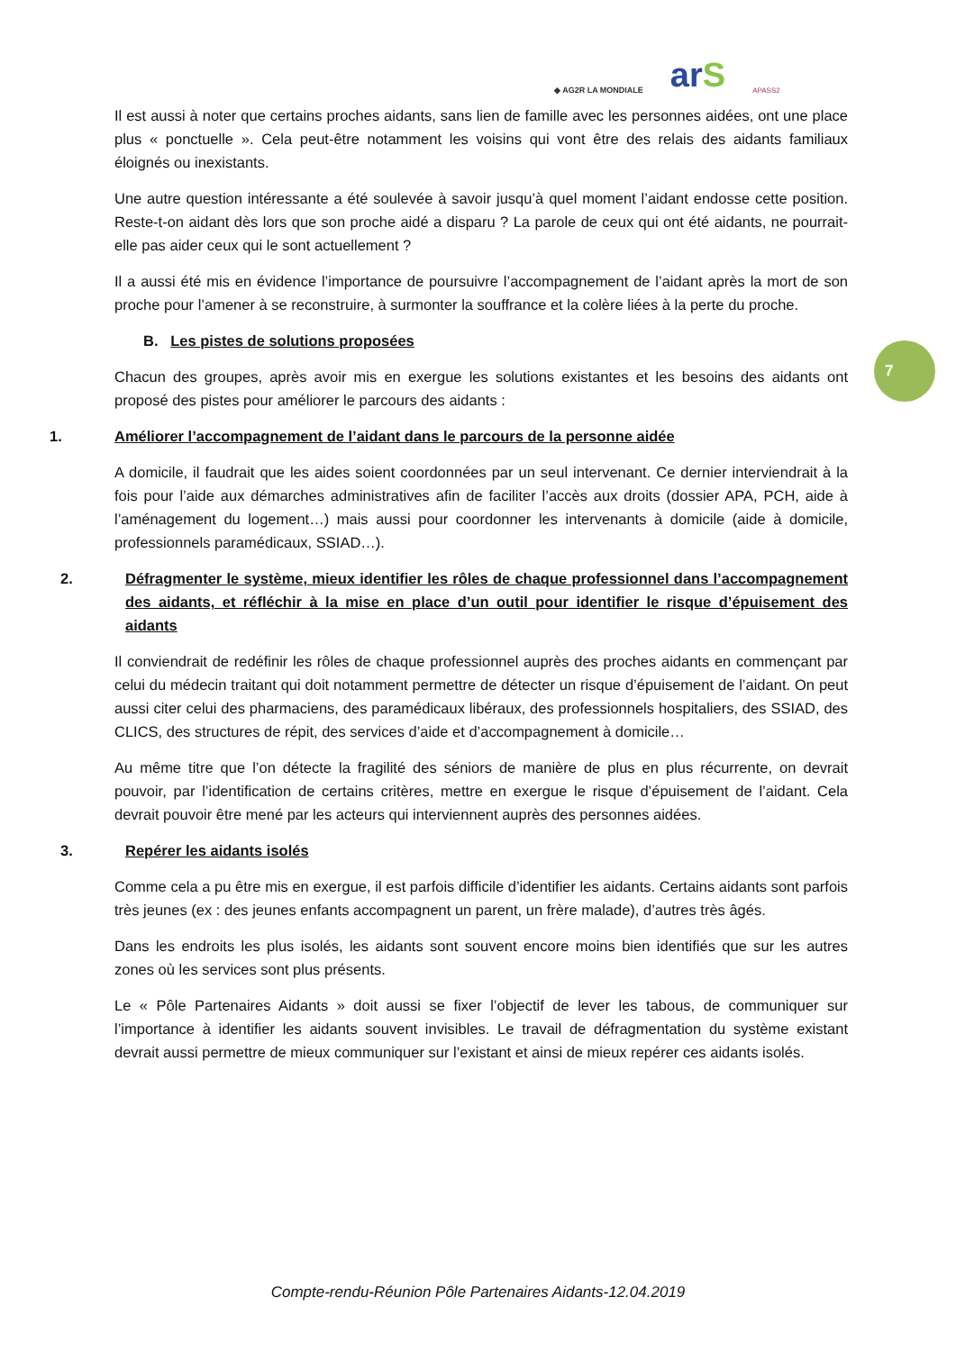◆ AG2R LA MONDIALE arS APASS2
7
Il est aussi à noter que certains proches aidants, sans lien de famille avec les personnes aidées, ont une place plus « ponctuelle ». Cela peut-être notamment les voisins qui vont être des relais des aidants familiaux éloignés ou inexistants.
Une autre question intéressante a été soulevée à savoir jusqu’à quel moment l’aidant endosse cette position. Reste-t-on aidant dès lors que son proche aidé a disparu ? La parole de ceux qui ont été aidants, ne pourrait-elle pas aider ceux qui le sont actuellement ?
Il a aussi été mis en évidence l’importance de poursuivre l’accompagnement de l’aidant après la mort de son proche pour l’amener à se reconstruire, à surmonter la souffrance et la colère liées à la perte du proche.
B. Les pistes de solutions proposées
Chacun des groupes, après avoir mis en exergue les solutions existantes et les besoins des aidants ont proposé des pistes pour améliorer le parcours des aidants :
1. Améliorer l’accompagnement de l’aidant dans le parcours de la personne aidée
A domicile, il faudrait que les aides soient coordonnées par un seul intervenant. Ce dernier interviendrait à la fois pour l’aide aux démarches administratives afin de faciliter l’accès aux droits (dossier APA, PCH, aide à l’aménagement du logement…) mais aussi pour coordonner les intervenants à domicile (aide à domicile, professionnels paramédicaux, SSIAD…).
2. Défragmenter le système, mieux identifier les rôles de chaque professionnel dans l’accompagnement des aidants, et réfléchir à la mise en place d’un outil pour identifier le risque d’épuisement des aidants
Il conviendrait de redéfinir les rôles de chaque professionnel auprès des proches aidants en commençant par celui du médecin traitant qui doit notamment permettre de détecter un risque d’épuisement de l’aidant. On peut aussi citer celui des pharmaciens, des paramédicaux libéraux, des professionnels hospitaliers, des SSIAD, des CLICS, des structures de répit, des services d’aide et d’accompagnement à domicile…
Au même titre que l’on détecte la fragilité des séniors de manière de plus en plus récurrente, on devrait pouvoir, par l’identification de certains critères, mettre en exergue le risque d’épuisement de l’aidant. Cela devrait pouvoir être mené par les acteurs qui interviennent auprès des personnes aidées.
3. Repérer les aidants isolés
Comme cela a pu être mis en exergue, il est parfois difficile d’identifier les aidants. Certains aidants sont parfois très jeunes (ex : des jeunes enfants accompagnent un parent, un frère malade), d’autres très âgés.
Dans les endroits les plus isolés, les aidants sont souvent encore moins bien identifiés que sur les autres zones où les services sont plus présents.
Le « Pôle Partenaires Aidants » doit aussi se fixer l’objectif de lever les tabous, de communiquer sur l’importance à identifier les aidants souvent invisibles. Le travail de défragmentation du système existant devrait aussi permettre de mieux communiquer sur l’existant et ainsi de mieux repérer ces aidants isolés.
Compte-rendu-Réunion Pôle Partenaires Aidants-12.04.2019